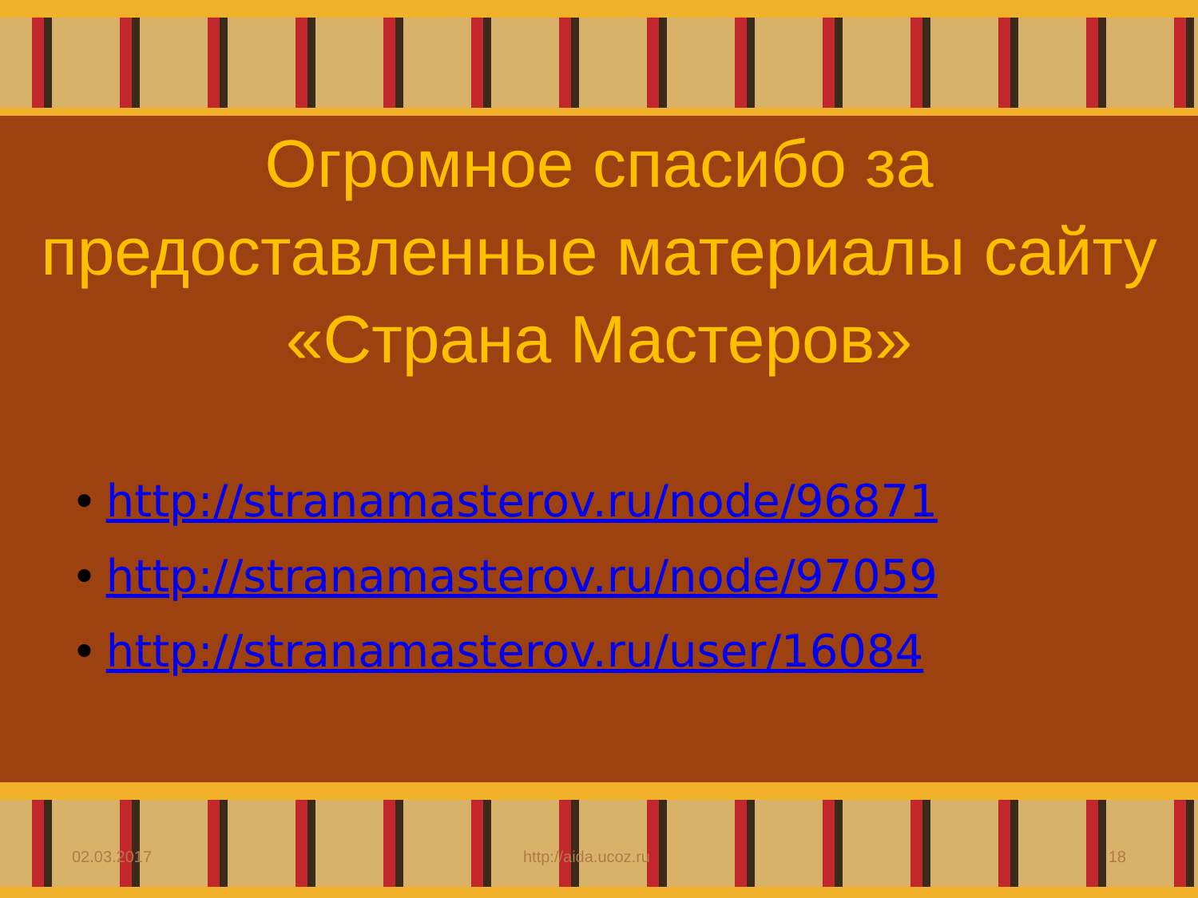Огромное спасибо за предоставленные материалы сайту «Страна Мастеров»
• http://stranamasterov.ru/node/96871
• http://stranamasterov.ru/node/97059
• http://stranamasterov.ru/user/16084
02.03.2017 http://aida.ucoz.ru 18